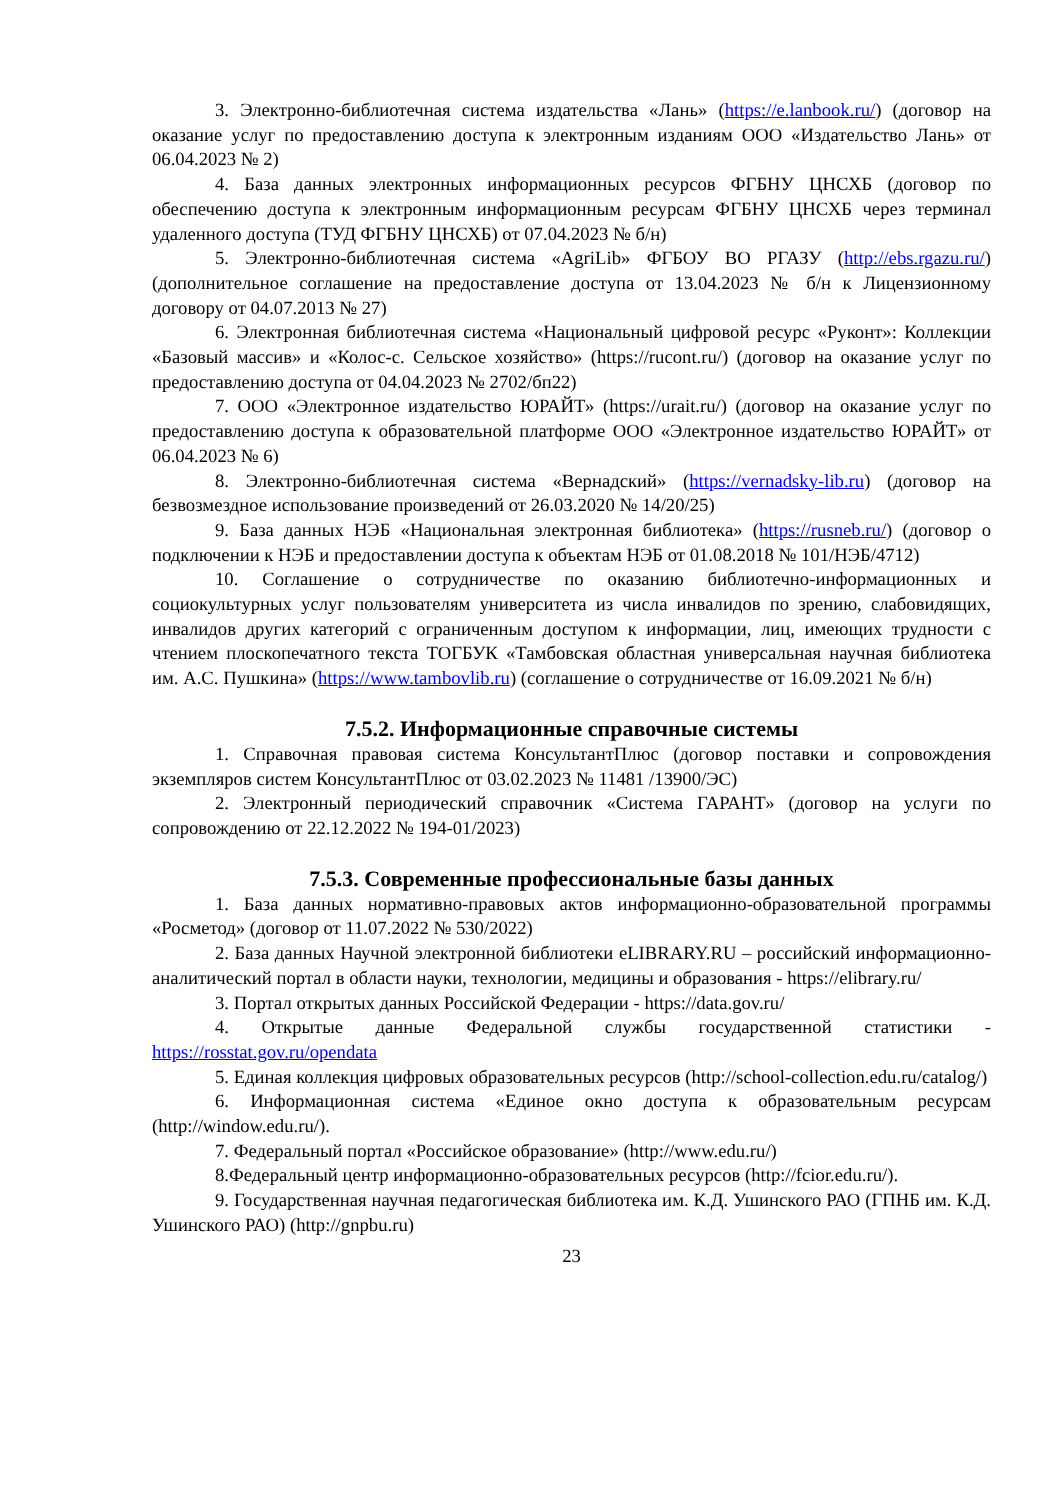3. Электронно-библиотечная система издательства «Лань» (https://e.lanbook.ru/) (договор на оказание услуг по предоставлению доступа к электронным изданиям ООО «Издательство Лань» от 06.04.2023 № 2)
4. База данных электронных информационных ресурсов ФГБНУ ЦНСХБ (договор по обеспечению доступа к электронным информационным ресурсам ФГБНУ ЦНСХБ через терминал удаленного доступа (ТУД ФГБНУ ЦНСХБ) от 07.04.2023 № б/н)
5. Электронно-библиотечная система «AgriLib» ФГБОУ ВО РГАЗУ (http://ebs.rgazu.ru/) (дополнительное соглашение на предоставление доступа от 13.04.2023 № б/н к Лицензионному договору от 04.07.2013 № 27)
6. Электронная библиотечная система «Национальный цифровой ресурс «Руконт»: Коллекции «Базовый массив» и «Колос-с. Сельское хозяйство» (https://rucont.ru/) (договор на оказание услуг по предоставлению доступа от 04.04.2023 № 2702/бп22)
7. ООО «Электронное издательство ЮРАЙТ» (https://urait.ru/) (договор на оказание услуг по предоставлению доступа к образовательной платформе ООО «Электронное издательство ЮРАЙТ» от 06.04.2023 № 6)
8. Электронно-библиотечная система «Вернадский» (https://vernadsky-lib.ru) (договор на безвозмездное использование произведений от 26.03.2020 № 14/20/25)
9. База данных НЭБ «Национальная электронная библиотека» (https://rusneb.ru/) (договор о подключении к НЭБ и предоставлении доступа к объектам НЭБ от 01.08.2018 № 101/НЭБ/4712)
10. Соглашение о сотрудничестве по оказанию библиотечно-информационных и социокультурных услуг пользователям университета из числа инвалидов по зрению, слабовидящих, инвалидов других категорий с ограниченным доступом к информации, лиц, имеющих трудности с чтением плоскопечатного текста ТОГБУК «Тамбовская областная универсальная научная библиотека им. А.С. Пушкина» (https://www.tambovlib.ru) (соглашение о сотрудничестве от 16.09.2021 № б/н)
7.5.2. Информационные справочные системы
1. Справочная правовая система КонсультантПлюс (договор поставки и сопровождения экземпляров систем КонсультантПлюс от 03.02.2023 № 11481 /13900/ЭС)
2. Электронный периодический справочник «Система ГАРАНТ» (договор на услуги по сопровождению от 22.12.2022 № 194-01/2023)
7.5.3. Современные профессиональные базы данных
1. База данных нормативно-правовых актов информационно-образовательной программы «Росметод» (договор от 11.07.2022 № 530/2022)
2. База данных Научной электронной библиотеки eLIBRARY.RU – российский информационно-аналитический портал в области науки, технологии, медицины и образования - https://elibrary.ru/
3. Портал открытых данных Российской Федерации - https://data.gov.ru/
4. Открытые данные Федеральной службы государственной статистики - https://rosstat.gov.ru/opendata
5. Единая коллекция цифровых образовательных ресурсов (http://school-collection.edu.ru/catalog/)
6. Информационная система «Единое окно доступа к образовательным ресурсам (http://window.edu.ru/).
7. Федеральный портал «Российское образование» (http://www.edu.ru/)
8.Федеральный центр информационно-образовательных ресурсов (http://fcior.edu.ru/).
9. Государственная научная педагогическая библиотека им. К.Д. Ушинского РАО (ГПНБ им. К.Д. Ушинского РАО) (http://gnpbu.ru)
23